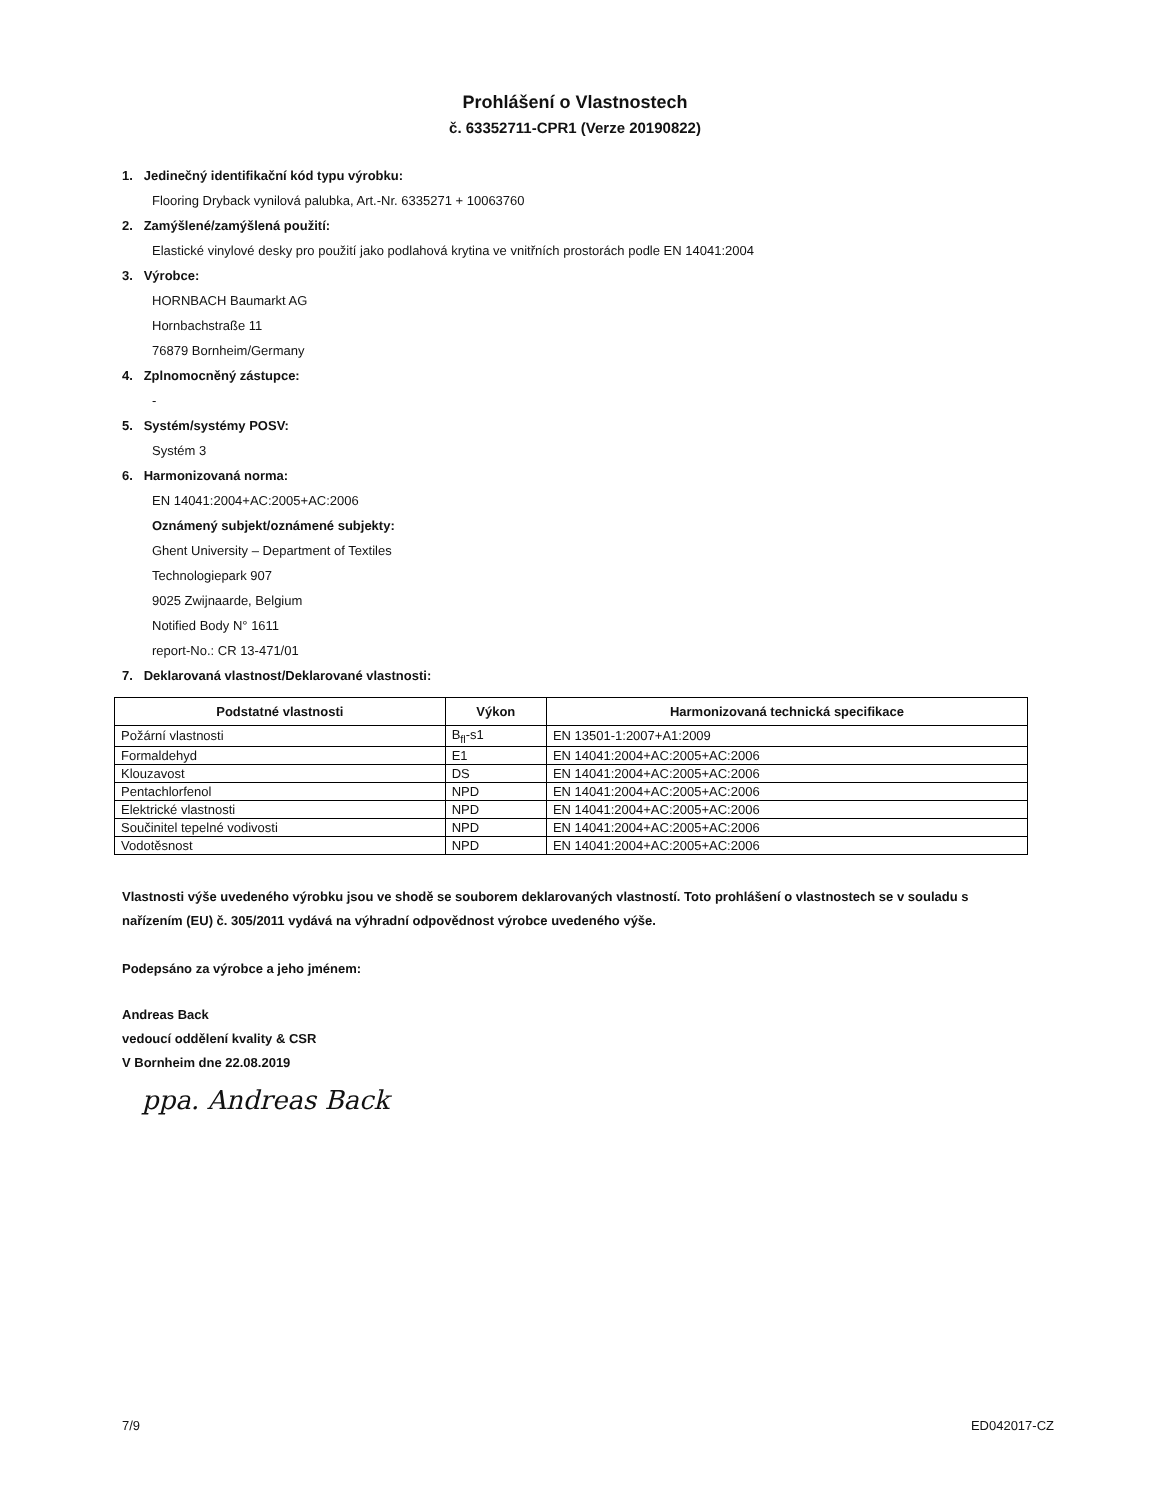Prohlášení o Vlastnostech
č. 63352711-CPR1 (Verze 20190822)
1. Jedinečný identifikační kód typu výrobku:
Flooring Dryback vynilová palubka, Art.-Nr. 6335271 + 10063760
2. Zamýšlené/zamýšlená použití:
Elastické vinylové desky pro použití jako podlahová krytina ve vnitřních prostorách podle EN 14041:2004
3. Výrobce:
HORNBACH Baumarkt AG
Hornbachstraße 11
76879 Bornheim/Germany
4. Zplnomocněný zástupce:
-
5. Systém/systémy POSV:
Systém 3
6. Harmonizovaná norma:
EN 14041:2004+AC:2005+AC:2006
Oznámený subjekt/oznámené subjekty:
Ghent University – Department of Textiles
Technologiepark 907
9025 Zwijnaarde, Belgium
Notified Body N° 1611
report-No.: CR 13-471/01
7. Deklarovaná vlastnost/Deklarované vlastnosti:
| Podstatné vlastnosti | Výkon | Harmonizovaná technická specifikace |
| --- | --- | --- |
| Požární vlastnosti | B<sub>fl</sub>-s1 | EN 13501-1:2007+A1:2009 |
| Formaldehyd | E1 | EN 14041:2004+AC:2005+AC:2006 |
| Klouzavost | DS | EN 14041:2004+AC:2005+AC:2006 |
| Pentachlorfenol | NPD | EN 14041:2004+AC:2005+AC:2006 |
| Elektrické vlastnosti | NPD | EN 14041:2004+AC:2005+AC:2006 |
| Součinitel tepelné vodivosti | NPD | EN 14041:2004+AC:2005+AC:2006 |
| Vodotěsnost | NPD | EN 14041:2004+AC:2005+AC:2006 |
Vlastnosti výše uvedeného výrobku jsou ve shodě se souborem deklarovaných vlastností. Toto prohlášení o vlastnostech se v souladu s nařízením (EU) č. 305/2011 vydává na výhradní odpovědnost výrobce uvedeného výše.
Podepsáno za výrobce a jeho jménem:
Andreas Back
vedoucí oddělení kvality & CSR
V Bornheim dne 22.08.2019
ppa. Andreas Back
7/9 ED042017-CZ